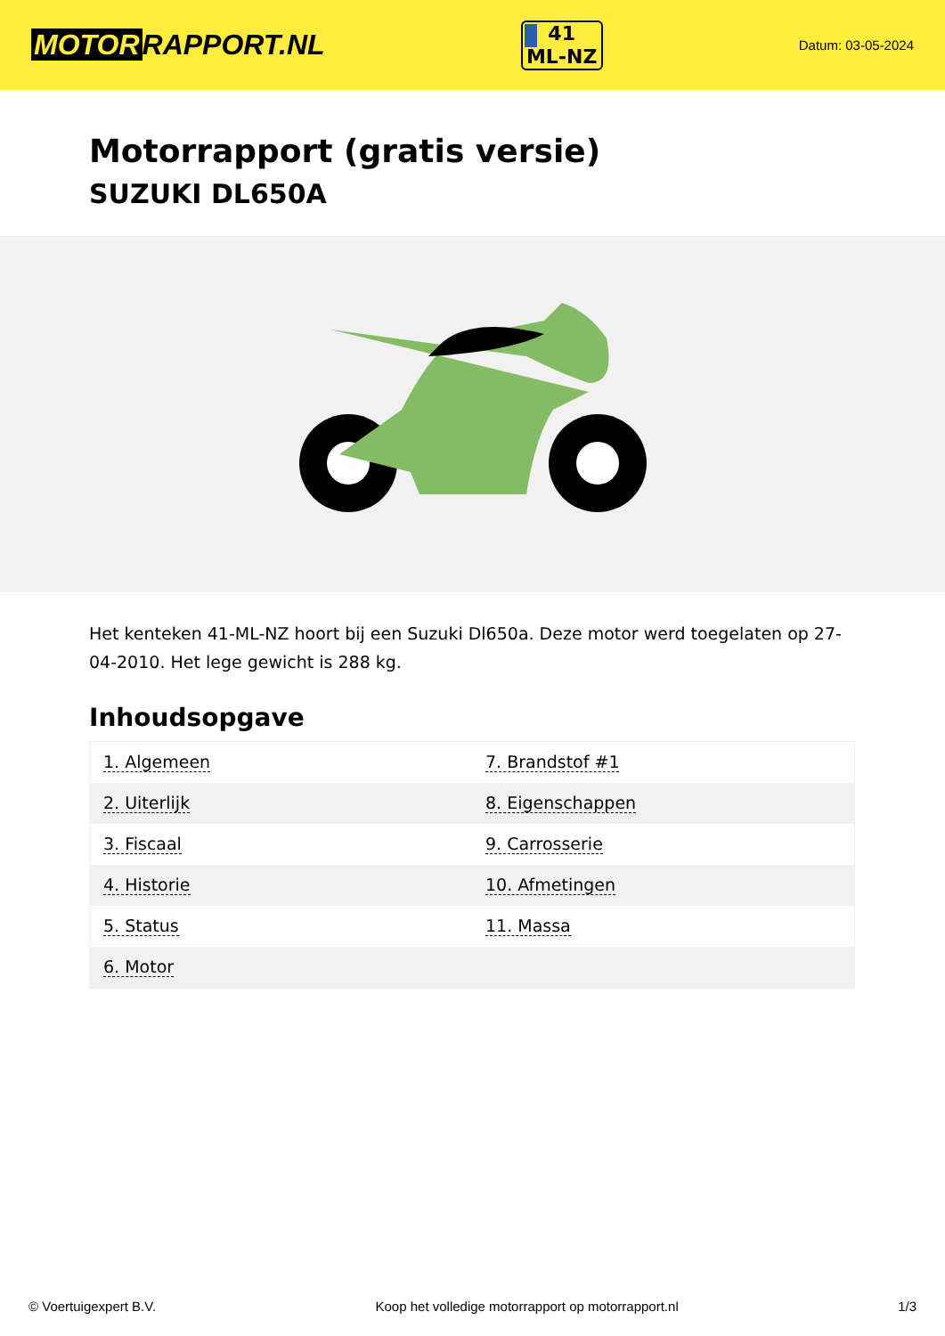MOTOR RAPPORT.NL
41
ML-NZ
Datum: 03-05-2024
Motorrapport (gratis versie)
SUZUKI DL650A
Het kenteken 41-ML-NZ hoort bij een Suzuki Dl650a. Deze motor werd toegelaten op 27-04-2010. Het lege gewicht is 288 kg.
Inhoudsopgave
| 1. Algemeen | 7. Brandstof #1 |
| 2. Uiterlijk | 8. Eigenschappen |
| 3. Fiscaal | 9. Carrosserie |
| 4. Historie | 10. Afmetingen |
| 5. Status | 11. Massa |
| 6. Motor | |
© Voertuigexpert B.V. Koop het volledige motorrapport op motorrapport.nl 1/3